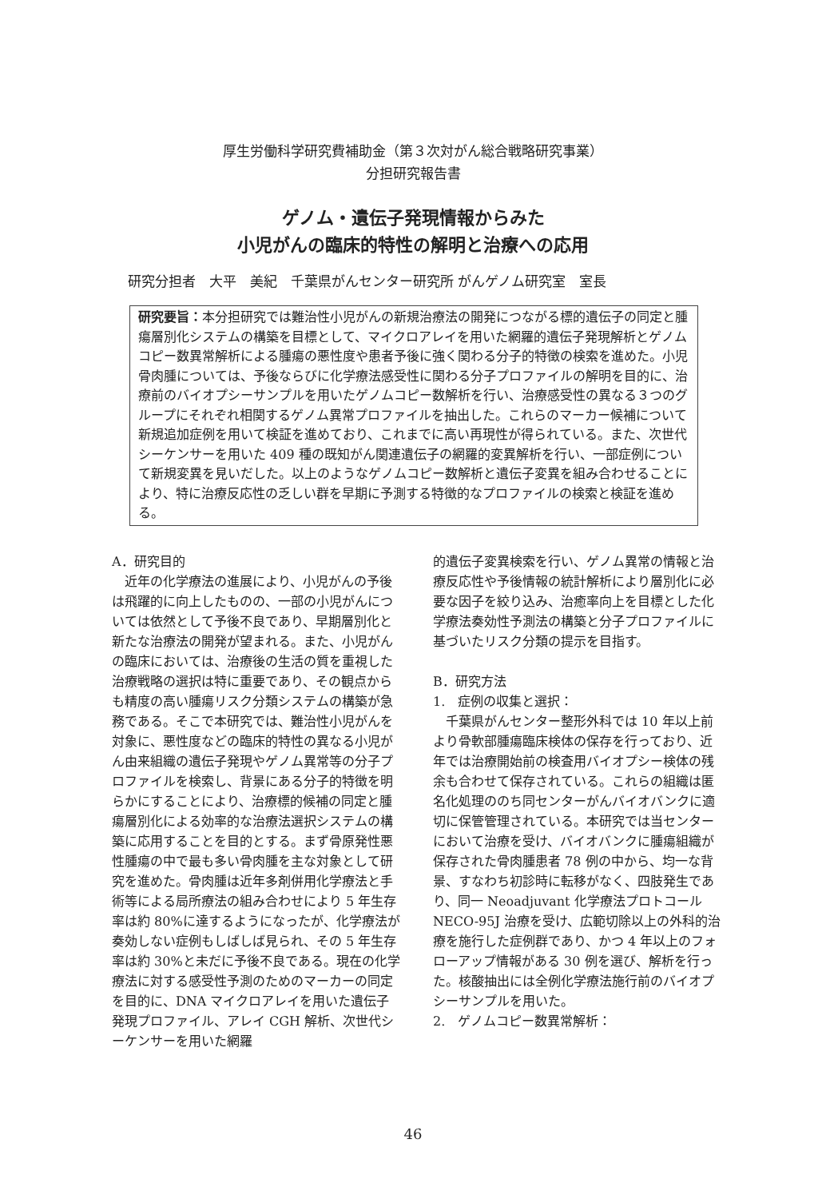厚生労働科学研究費補助金（第３次対がん総合戦略研究事業）
分担研究報告書
ゲノム・遺伝子発現情報からみた
小児がんの臨床的特性の解明と治療への応用
研究分担者　大平　美紀　千葉県がんセンター研究所 がんゲノム研究室　室長
研究要旨：本分担研究では難治性小児がんの新規治療法の開発につながる標的遺伝子の同定と腫瘍層別化システムの構築を目標として、マイクロアレイを用いた網羅的遺伝子発現解析とゲノムコピー数異常解析による腫瘍の悪性度や患者予後に強く関わる分子的特徴の検索を進めた。小児骨肉腫については、予後ならびに化学療法感受性に関わる分子プロファイルの解明を目的に、治療前のバイオプシーサンプルを用いたゲノムコピー数解析を行い、治療感受性の異なる３つのグループにそれぞれ相関するゲノム異常プロファイルを抽出した。これらのマーカー候補について新規追加症例を用いて検証を進めており、これまでに高い再現性が得られている。また、次世代シーケンサーを用いた 409 種の既知がん関連遺伝子の網羅的変異解析を行い、一部症例について新規変異を見いだした。以上のようなゲノムコピー数解析と遺伝子変異を組み合わせることにより、特に治療反応性の乏しい群を早期に予測する特徴的なプロファイルの検索と検証を進める。
A．研究目的
　近年の化学療法の進展により、小児がんの予後は飛躍的に向上したものの、一部の小児がんについては依然として予後不良であり、早期層別化と新たな治療法の開発が望まれる。また、小児がんの臨床においては、治療後の生活の質を重視した治療戦略の選択は特に重要であり、その観点からも精度の高い腫瘍リスク分類システムの構築が急務である。そこで本研究では、難治性小児がんを対象に、悪性度などの臨床的特性の異なる小児がん由来組織の遺伝子発現やゲノム異常等の分子プロファイルを検索し、背景にある分子的特徴を明らかにすることにより、治療標的候補の同定と腫瘍層別化による効率的な治療法選択システムの構築に応用することを目的とする。まず骨原発性悪性腫瘍の中で最も多い骨肉腫を主な対象として研究を進めた。骨肉腫は近年多剤併用化学療法と手術等による局所療法の組み合わせにより 5 年生存率は約 80%に達するようになったが、化学療法が奏効しない症例もしばしば見られ、その 5 年生存率は約 30%と未だに予後不良である。現在の化学療法に対する感受性予測のためのマーカーの同定を目的に、DNA マイクロアレイを用いた遺伝子発現プロファイル、アレイ CGH 解析、次世代シーケンサーを用いた網羅
的遺伝子変異検索を行い、ゲノム異常の情報と治療反応性や予後情報の統計解析により層別化に必要な因子を絞り込み、治癒率向上を目標とした化学療法奏効性予測法の構築と分子プロファイルに基づいたリスク分類の提示を目指す。
B．研究方法
1.　症例の収集と選択：
　千葉県がんセンター整形外科では 10 年以上前より骨軟部腫瘍臨床検体の保存を行っており、近年では治療開始前の検査用バイオプシー検体の残余も合わせて保存されている。これらの組織は匿名化処理ののち同センターがんバイオバンクに適切に保管管理されている。本研究では当センターにおいて治療を受け、バイオバンクに腫瘍組織が保存された骨肉腫患者 78 例の中から、均一な背景、すなわち初診時に転移がなく、四肢発生であり、同一 Neoadjuvant 化学療法プロトコール NECO-95J 治療を受け、広範切除以上の外科的治療を施行した症例群であり、かつ 4 年以上のフォローアップ情報がある 30 例を選び、解析を行った。核酸抽出には全例化学療法施行前のバイオプシーサンプルを用いた。
2.　ゲノムコピー数異常解析：
46